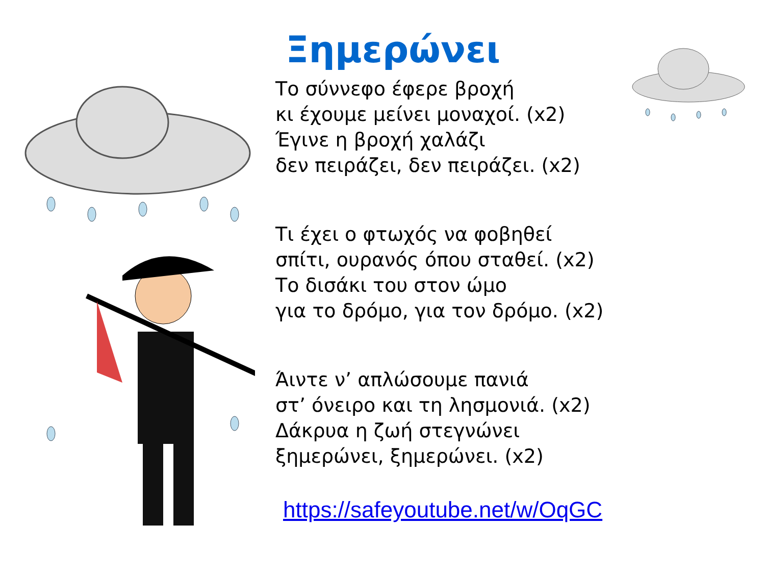Ξημερώνει
Το σύννεφο έφερε βροχή
κι έχουμε μείνει μοναχοί. (x2)
Έγινε η βροχή χαλάζι
δεν πειράζει, δεν πειράζει. (x2)
Τι έχει ο φτωχός να φοβηθεί
σπίτι, ουρανός όπου σταθεί. (x2)
Το δισάκι του στον ώμο
για το δρόμο, για τον δρόμο. (x2)
Άιντε ν’ απλώσουμε πανιά
στ’ όνειρο και τη λησμονιά. (x2)
Δάκρυα η ζωή στεγνώνει
ξημερώνει, ξημερώνει. (x2)
https://safeyoutube.net/w/OqGC